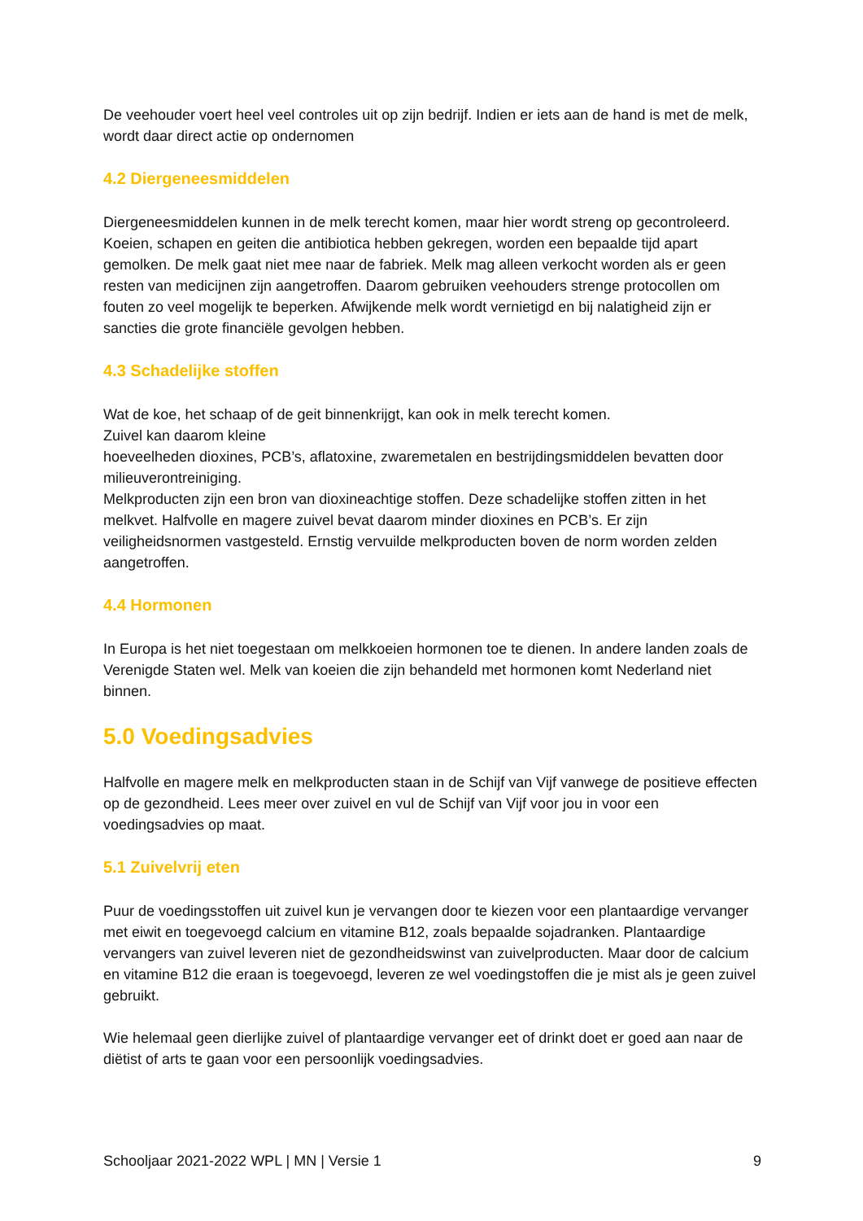De veehouder voert heel veel controles uit op zijn bedrijf. Indien er iets aan de hand is met de melk, wordt daar direct actie op ondernomen
4.2 Diergeneesmiddelen
Diergeneesmiddelen kunnen in de melk terecht komen, maar hier wordt streng op gecontroleerd. Koeien, schapen en geiten die antibiotica hebben gekregen, worden een bepaalde tijd apart gemolken. De melk gaat niet mee naar de fabriek. Melk mag alleen verkocht worden als er geen resten van medicijnen zijn aangetroffen. Daarom gebruiken veehouders strenge protocollen om fouten zo veel mogelijk te beperken. Afwijkende melk wordt vernietigd en bij nalatigheid zijn er sancties die grote financiële gevolgen hebben.
4.3 Schadelijke stoffen
Wat de koe, het schaap of de geit binnenkrijgt, kan ook in melk terecht komen.
Zuivel kan daarom kleine
hoeveelheden dioxines, PCB’s, aflatoxine, zwaremetalen en bestrijdingsmiddelen bevatten door milieuverontreiniging.
Melkproducten zijn een bron van dioxineachtige stoffen. Deze schadelijke stoffen zitten in het melkvet. Halfvolle en magere zuivel bevat daarom minder dioxines en PCB’s. Er zijn veiligheidsnormen vastgesteld. Ernstig vervuilde melkproducten boven de norm worden zelden aangetroffen.
4.4 Hormonen
In Europa is het niet toegestaan om melkkoeien hormonen toe te dienen. In andere landen zoals de Verenigde Staten wel. Melk van koeien die zijn behandeld met hormonen komt Nederland niet binnen.
5.0 Voedingsadvies
Halfvolle en magere melk en melkproducten staan in de Schijf van Vijf vanwege de positieve effecten op de gezondheid. Lees meer over zuivel en vul de Schijf van Vijf voor jou in voor een voedingsadvies op maat.
5.1 Zuivelvrij eten
Puur de voedingsstoffen uit zuivel kun je vervangen door te kiezen voor een plantaardige vervanger met eiwit en toegevoegd calcium en vitamine B12, zoals bepaalde sojadranken. Plantaardige vervangers van zuivel leveren niet de gezondheidswinst van zuivelproducten. Maar door de calcium en vitamine B12 die eraan is toegevoegd, leveren ze wel voedingstoffen die je mist als je geen zuivel gebruikt.
Wie helemaal geen dierlijke zuivel of plantaardige vervanger eet of drinkt doet er goed aan naar de diëtist of arts te gaan voor een persoonlijk voedingsadvies.
Schooljaar 2021-2022 WPL | MN | Versie 1 9